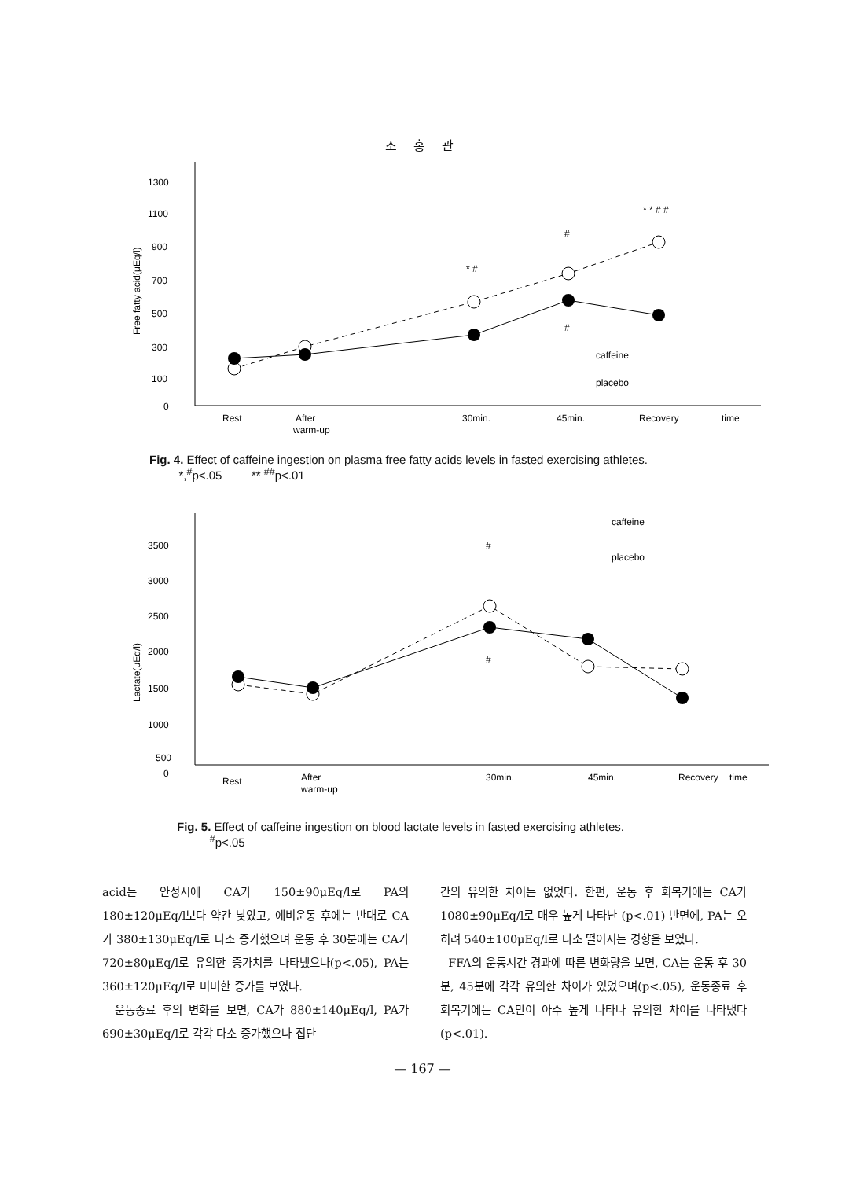조 홍 관
1300
1100
900
700
500
300
100
0
Free fatty acid(μEq/l)
Rest
After
warm-up
30min.
45min.
Recovery
time
* #
#
#
* * # #
caffeine
placebo
Fig. 4. Effect of caffeine ingestion on plasma free fatty acids levels in fasted exercising athletes.
*,<sup>#</sup>p<.05 ** <sup>##</sup>p<.01
3500
3000
2500
2000
1500
1000
500
0
Lactate(μEq/l)
Rest
After
warm-up
30min.
45min.
Recovery
time
#
#
caffeine
placebo
Fig. 5. Effect of caffeine ingestion on blood lactate levels in fasted exercising athletes.
<sup>#</sup> p<.05
acid는 안정시에 CA가 150±90μEq/l로 PA의 180±120μEq/l보다 약간 낮았고, 예비운동 후에는 반대로 CA가 380±130μEq/l로 다소 증가했으며 운동 후 30분에는 CA가 720±80μEq/l로 유의한 증가치를 나타냈으나(p<.05), PA는 360±120μEq/l로 미미한 증가를 보였다.
운동종료 후의 변화를 보면, CA가 880±140μEq/l, PA가 690±30μEq/l로 각각 다소 증가했으나 집단
간의 유의한 차이는 없었다. 한편, 운동 후 회복기에는 CA가 1080±90μEq/l로 매우 높게 나타난 (p<.01) 반면에, PA는 오히려 540±100μEq/l로 다소 떨어지는 경향을 보였다.
FFA의 운동시간 경과에 따른 변화량을 보면, CA는 운동 후 30분, 45분에 각각 유의한 차이가 있었으며(p<.05), 운동종료 후 회복기에는 CA만이 아주 높게 나타나 유의한 차이를 나타냈다(p<.01).
— 167 —